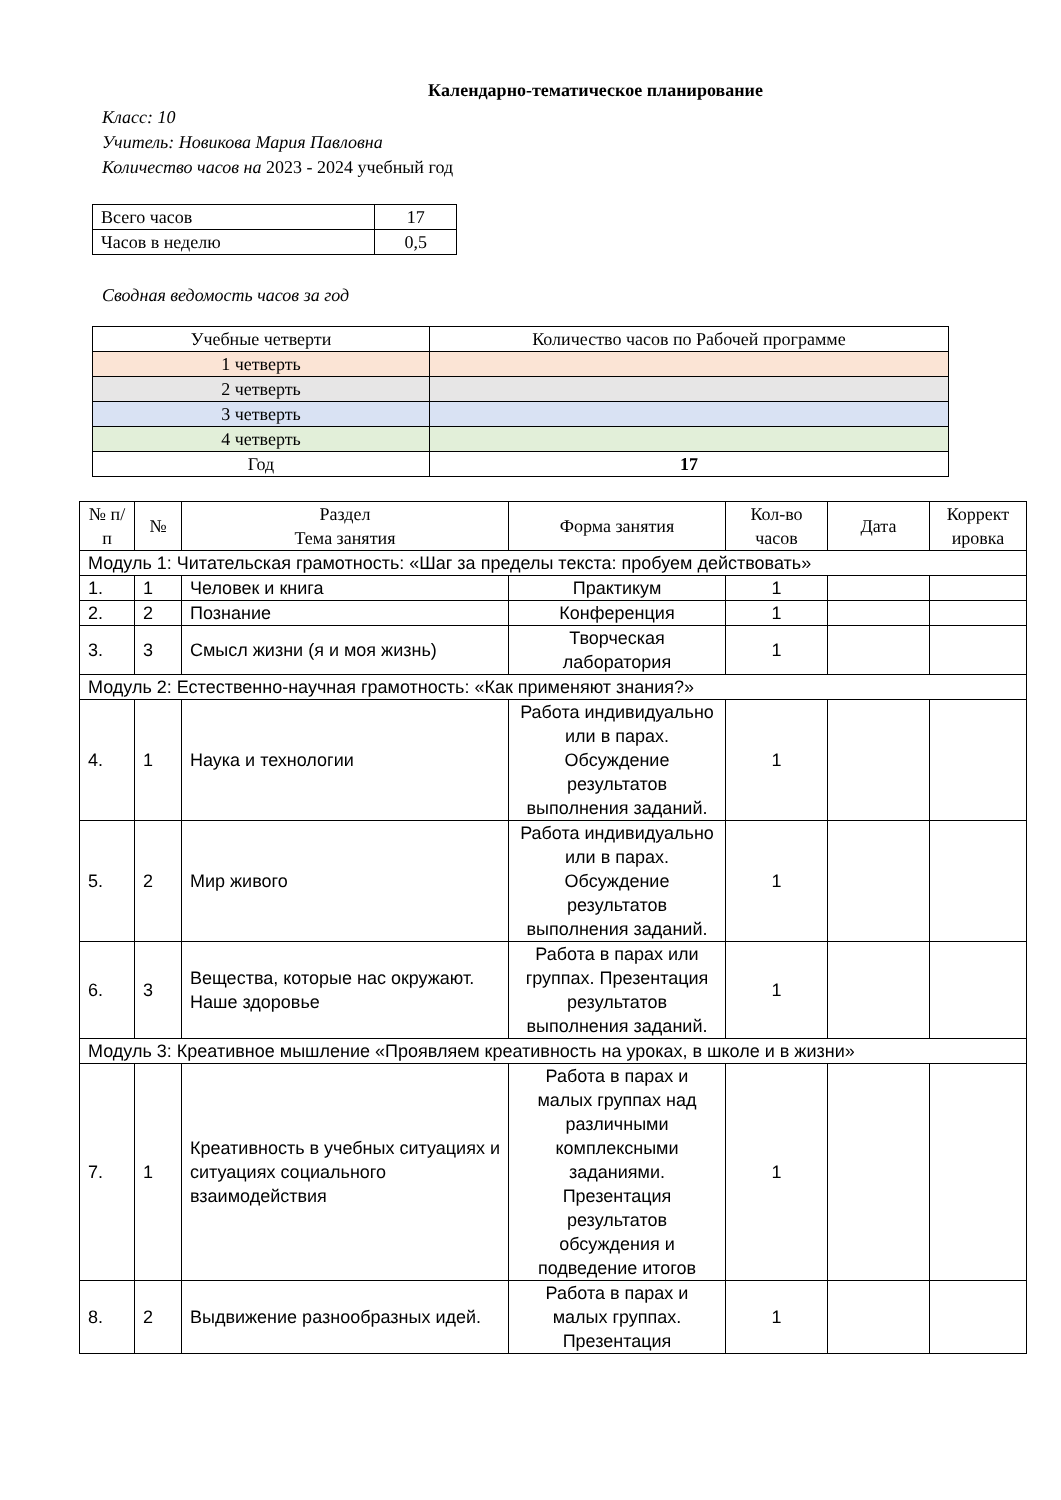Календарно-тематическое планирование
Класс: 10
Учитель: Новикова Мария Павловна
Количество часов на 2023 - 2024 учебный год
| Всего часов | 17 |
| Часов в неделю | 0,5 |
Сводная ведомость часов за год
| Учебные четверти | Количество часов по Рабочей программе |
| 1 четверть | |
| 2 четверть | |
| 3 четверть | |
| 4 четверть | |
| Год | 17 |
| № п/п | № | Раздел Тема занятия | Форма занятия | Кол-во часов | Дата | Коррект ировка |
| --- | --- | --- | --- | --- | --- | --- |
| Модуль 1: Читательская грамотность: «Шаг за пределы текста: пробуем действовать» | | | | | | |
| 1. | 1 | Человек и книга | Практикум | 1 | | |
| 2. | 2 | Познание | Конференция | 1 | | |
| 3. | 3 | Смысл жизни (я и моя жизнь) | Творческая лаборатория | 1 | | |
| Модуль 2: Естественно-научная грамотность: «Как применяют знания?» | | | | | | |
| 4. | 1 | Наука и технологии | Работа индивидуально или в парах. Обсуждение результатов выполнения заданий. | 1 | | |
| 5. | 2 | Мир живого | Работа индивидуально или в парах. Обсуждение результатов выполнения заданий. | 1 | | |
| 6. | 3 | Вещества, которые нас окружают. Наше здоровье | Работа в парах или группах. Презентация результатов выполнения заданий. | 1 | | |
| Модуль 3: Креативное мышление «Проявляем креативность на уроках, в школе и в жизни» | | | | | | |
| 7. | 1 | Креативность в учебных ситуациях и ситуациях социального взаимодействия | Работа в парах и малых группах над различными комплексными заданиями. Презентация результатов обсуждения и подведение итогов | 1 | | |
| 8. | 2 | Выдвижение разнообразных идей. | Работа в парах и малых группах. Презентация | 1 | | |